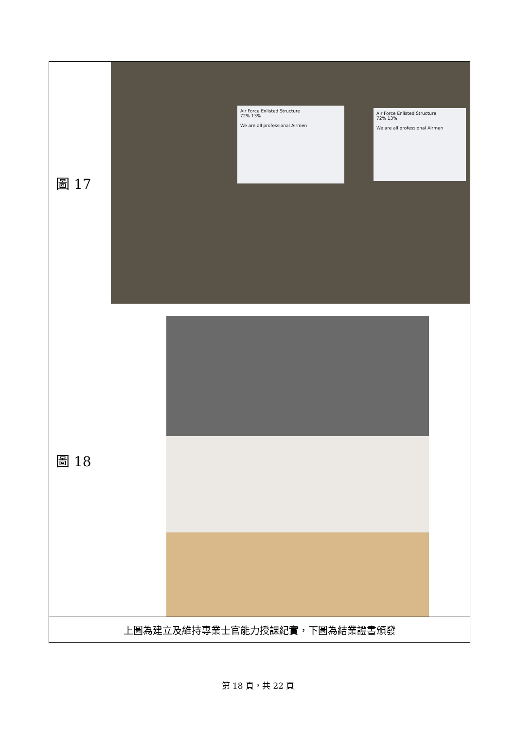| 圖 17 | Air Force Enlisted Structure 72% 13% We are all professional Airmen Air Force Enlisted Structure 72% 13% We are all professional Airmen |
| 圖 18 | |
| 上圖為建立及維持專業士官能力授課紀實，下圖為結業證書頒發 | |
第 18 頁，共 22 頁